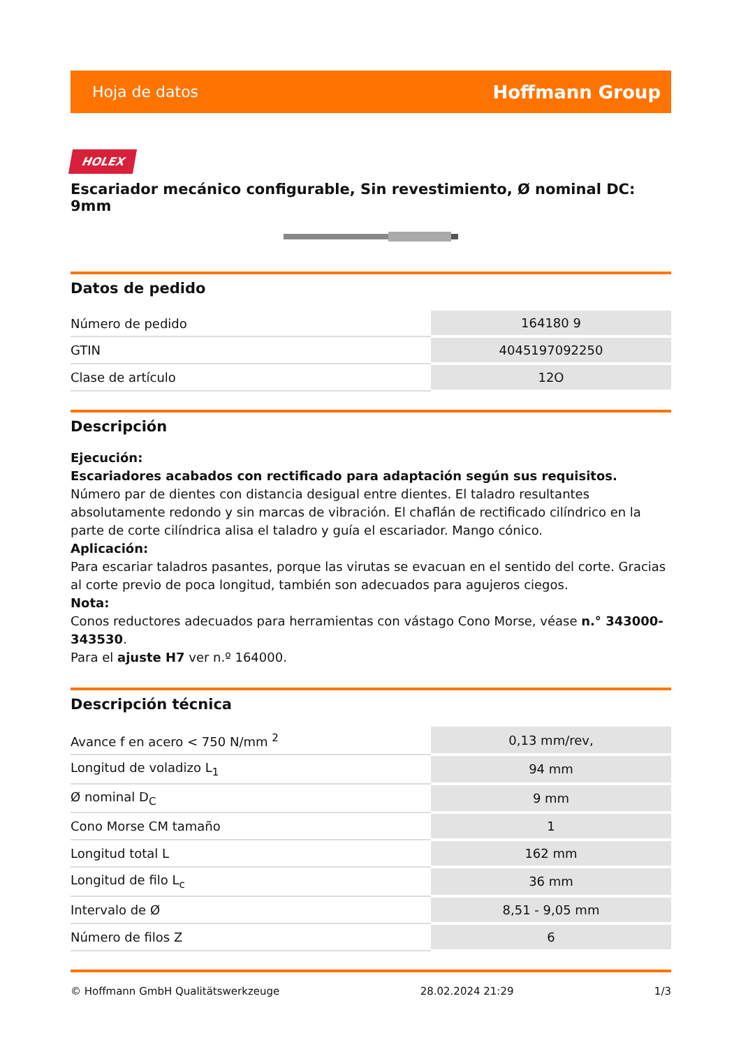Hoja de datos Hoffmann Group
HOLEX
Escariador mecánico configurable, Sin revestimiento, Ø nominal DC: 9mm
Datos de pedido
| Número de pedido | 164180 9 |
| GTIN | 4045197092250 |
| Clase de artículo | 12O |
Descripción
Ejecución:
Escariadores acabados con rectificado para adaptación según sus requisitos.
Número par de dientes con distancia desigual entre dientes. El taladro resultantes absolutamente redondo y sin marcas de vibración. El chaflán de rectificado cilíndrico en la parte de corte cilíndrica alisa el taladro y guía el escariador. Mango cónico.
Aplicación:
Para escariar taladros pasantes, porque las virutas se evacuan en el sentido del corte. Gracias al corte previo de poca longitud, también son adecuados para agujeros ciegos.
Nota:
Conos reductores adecuados para herramientas con vástago Cono Morse, véase n.° 343000-343530.
Para el ajuste H7 ver n.º 164000.
Descripción técnica
| Avance f en acero < 750 N/mm <sup>2</sup> | 0,13 mm/rev, |
| Longitud de voladizo L<sub>1</sub> | 94 mm |
| Ø nominal D<sub>C</sub> | 9 mm |
| Cono Morse CM tamaño | 1 |
| Longitud total L | 162 mm |
| Longitud de filo L<sub>c</sub> | 36 mm |
| Intervalo de Ø | 8,51 - 9,05 mm |
| Número de filos Z | 6 |
© Hoffmann GmbH Qualitätswerkzeuge 28.02.2024 21:29 1/3